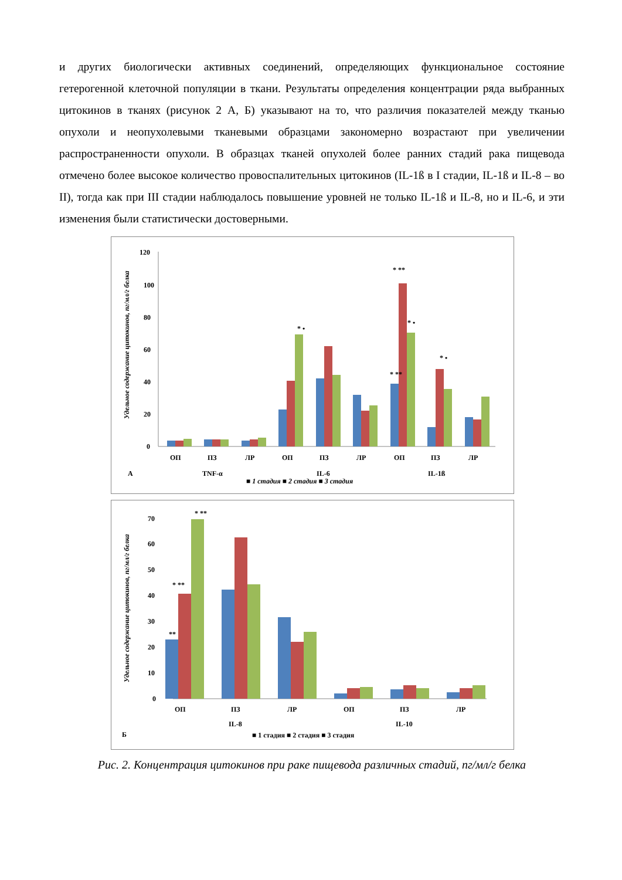и других биологически активных соединений, определяющих функциональное состояние гетерогенной клеточной популяции в ткани. Результаты определения концентрации ряда выбранных цитокинов в тканях (рисунок 2 А, Б) указывают на то, что различия показателей между тканью опухоли и неопухолевыми тканевыми образцами закономерно возрастают при увеличении распространенности опухоли. В образцах тканей опухолей более ранних стадий рака пищевода отмечено более высокое количество провоспалительных цитокинов (IL-1ß в I стадии, IL-1ß и IL-8 – во II), тогда как при III стадии наблюдалось повышение уровней не только IL-1ß и IL-8, но и IL-6, и эти изменения были статистически достоверными.
120
100
80
60
40
20
0
ОП
ПЗ
ЛР
ОП
ПЗ
ЛР
ОП
ПЗ
ЛР
А
TNF-α
IL-6
IL-1ß
* **
* •
* •
* **
* •
■ 1 стадия ■ 2 стадия ■ 3 стадия
Удельное содержание цитокинов, пг/мл/г белка
70
60
50
40
30
20
10
0
* **
* **
**
ОП
ПЗ
ЛР
ОП
ПЗ
ЛР
IL-8
IL-10
Б
■ 1 стадия ■ 2 стадия ■ 3 стадия
Удельное содержание цитокинов, пг/мл/г белка
Рис. 2. Концентрация цитокинов при раке пищевода различных стадий, пг/мл/г белка